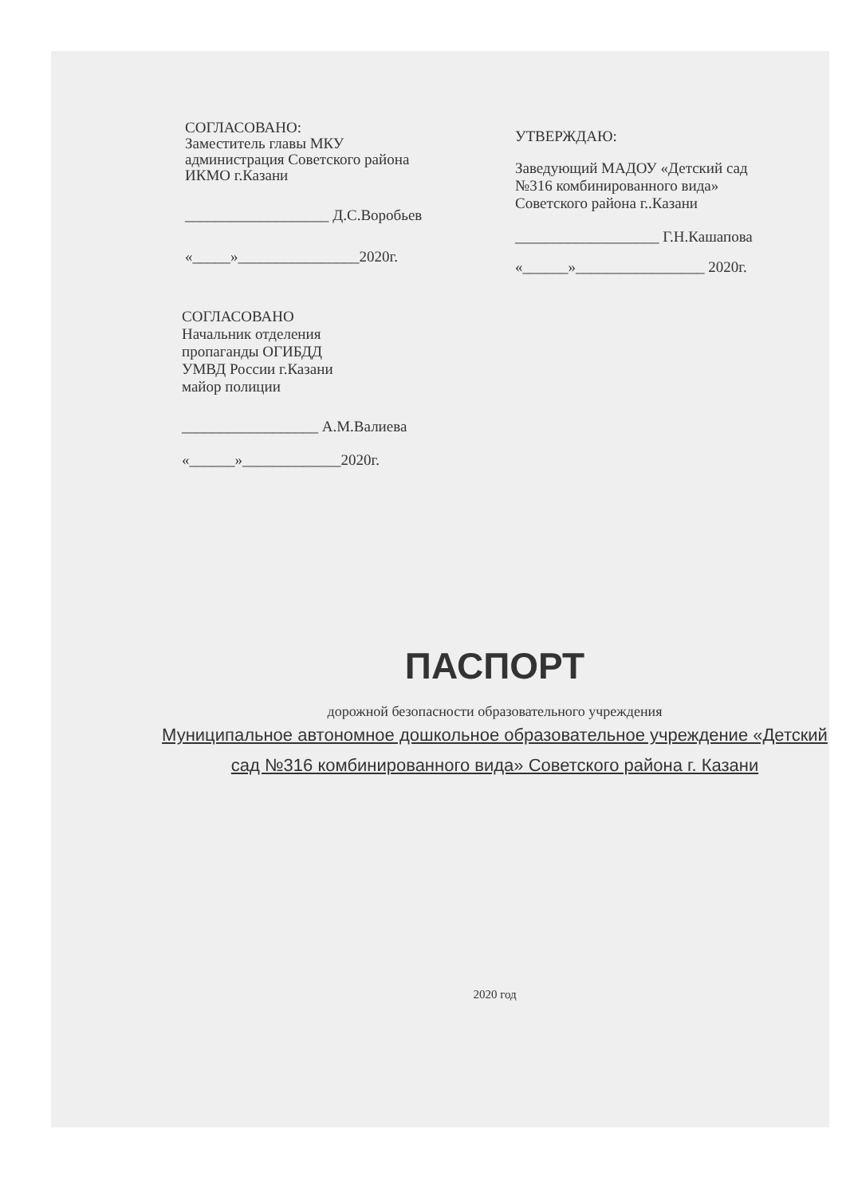СОГЛАСОВАНО:
Заместитель главы МКУ
администрация Советского района
ИКМО г.Казани
___________________ Д.С.Воробьев
«_____»________________2020г.
УТВЕРЖДАЮ:
Заведующий МАДОУ «Детский сад №316 комбинированного вида» Советского района г..Казани
___________________ Г.Н.Кашапова
«______»_________________ 2020г.
СОГЛАСОВАНО
Начальник отделения
пропаганды ОГИБДД
УМВД России г.Казани
майор полиции
__________________ А.М.Валиева
«______»_____________2020г.
ПАСПОРТ
дорожной безопасности образовательного учреждения
Муниципальное автономное дошкольное образовательное учреждение «Детский сад №316 комбинированного вида» Советского района г. Казани
2020 год